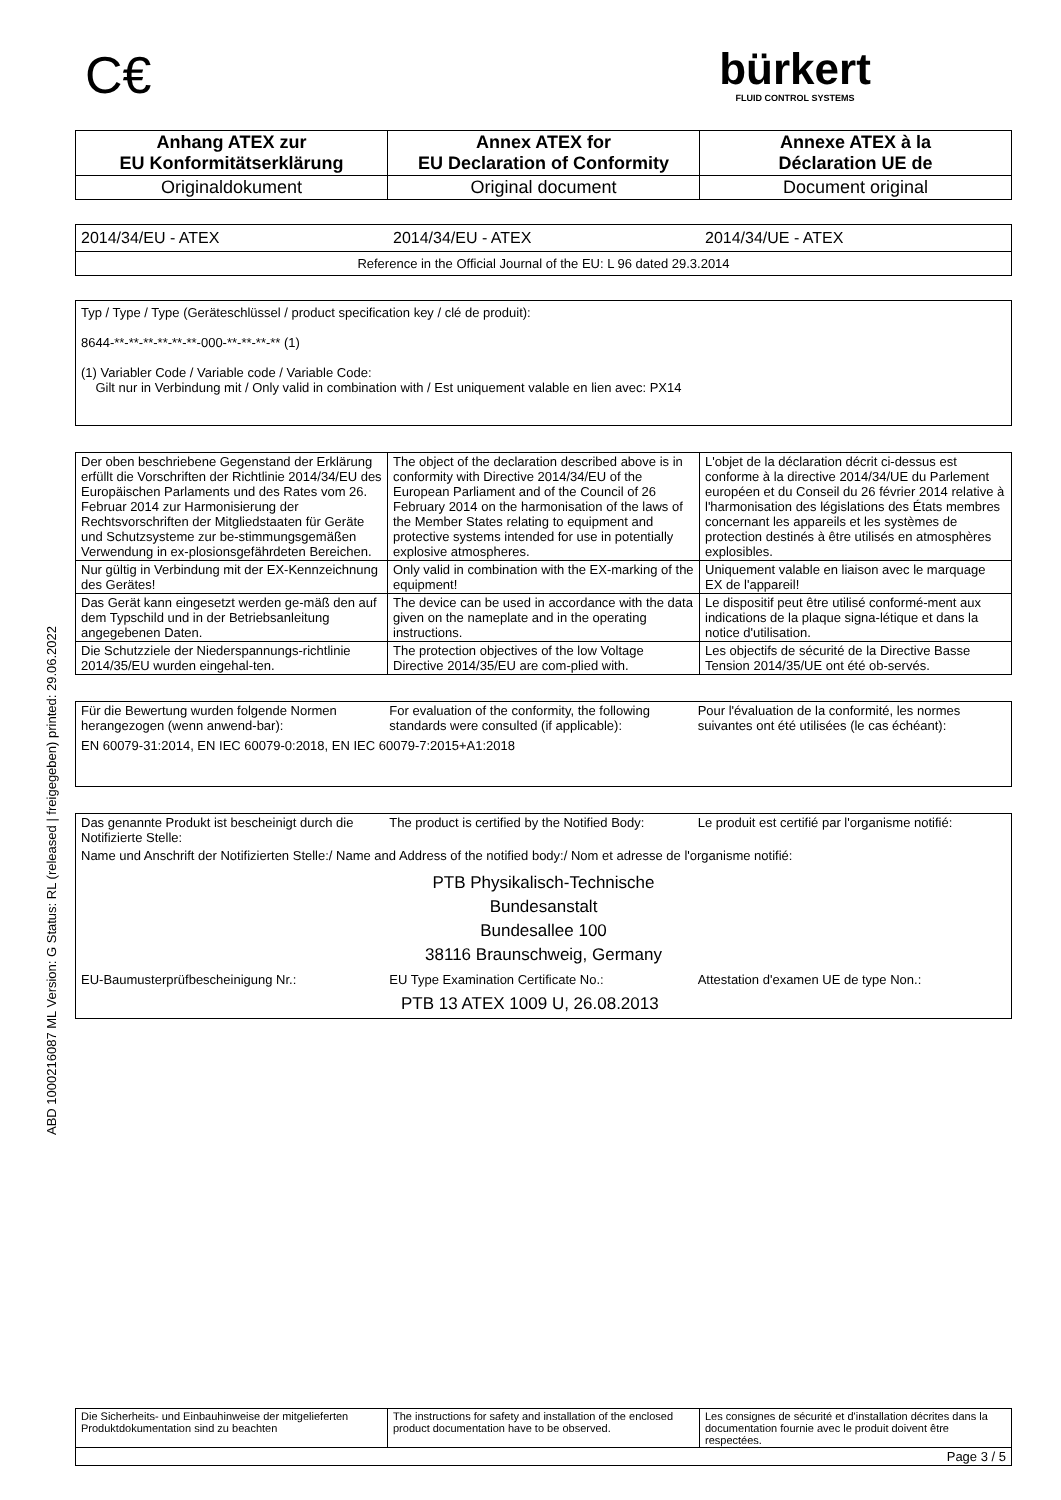ABD 1000216087 ML Version: G Status: RL (released | freigegeben) printed: 29.06.2022
C€
bürkert
FLUID CONTROL SYSTEMS
| Anhang ATEX zur EU Konformitätserklärung | Annex ATEX for EU Declaration of Conformity | Annexe ATEX à la Déclaration UE de |
| Originaldokument | Original document | Document original |
2014/34/EU - ATEX 2014/34/EU - ATEX 2014/34/UE - ATEX
Reference in the Official Journal of the EU: L 96 dated 29.3.2014
Typ / Type / Type (Geräteschlüssel / product specification key / clé de produit):
8644-**-**-**-**-**-**-000-**-**-**-** (1)
(1) Variabler Code / Variable code / Variable Code:
Gilt nur in Verbindung mit / Only valid in combination with / Est uniquement valable en lien avec: PX14
| Der oben beschriebene Gegenstand der Erklärung erfüllt die Vorschriften der Richtlinie 2014/34/EU des Europäischen Parlaments und des Rates vom 26. Februar 2014 zur Harmonisierung der Rechtsvorschriften der Mitgliedstaaten für Geräte und Schutzsysteme zur be-stimmungsgemäßen Verwendung in ex-plosionsgefährdeten Bereichen. | The object of the declaration described above is in conformity with Directive 2014/34/EU of the European Parliament and of the Council of 26 February 2014 on the harmonisation of the laws of the Member States relating to equipment and protective systems intended for use in potentially explosive atmospheres. | L'objet de la déclaration décrit ci-dessus est conforme à la directive 2014/34/UE du Parlement européen et du Conseil du 26 février 2014 relative à l'harmonisation des législations des États membres concernant les appareils et les systèmes de protection destinés à être utilisés en atmosphères explosibles. |
| Nur gültig in Verbindung mit der EX-Kennzeichnung des Gerätes! | Only valid in combination with the EX-marking of the equipment! | Uniquement valable en liaison avec le marquage EX de l'appareil! |
| Das Gerät kann eingesetzt werden ge-mäß den auf dem Typschild und in der Betriebsanleitung angegebenen Daten. | The device can be used in accordance with the data given on the nameplate and in the operating instructions. | Le dispositif peut être utilisé conformé-ment aux indications de la plaque signa-létique et dans la notice d'utilisation. |
| Die Schutzziele der Niederspannungs-richtlinie 2014/35/EU wurden eingehal-ten. | The protection objectives of the low Voltage Directive 2014/35/EU are com-plied with. | Les objectifs de sécurité de la Directive Basse Tension 2014/35/UE ont été ob-servés. |
| Für die Bewertung wurden folgende Normen herangezogen (wenn anwend-bar): | For evaluation of the conformity, the following standards were consulted (if applicable): | Pour l'évaluation de la conformité, les normes suivantes ont été utilisées (le cas échéant): |
EN 60079-31:2014, EN IEC 60079-0:2018, EN IEC 60079-7:2015+A1:2018
| Das genannte Produkt ist bescheinigt durch die Notifizierte Stelle: | The product is certified by the Notified Body: | Le produit est certifié par l'organisme notifié: |
Name und Anschrift der Notifizierten Stelle:/ Name and Address of the notified body:/ Nom et adresse de l'organisme notifié:
PTB Physikalisch-Technische
Bundesanstalt
Bundesallee 100
38116 Braunschweig, Germany
| EU-Baumusterprüfbescheinigung Nr.: | EU Type Examination Certificate No.: | Attestation d'examen UE de type Non.: |
PTB 13 ATEX 1009 U, 26.08.2013
| Die Sicherheits- und Einbauhinweise der mitgelieferten Produktdokumentation sind zu beachten | The instructions for safety and installation of the enclosed product documentation have to be observed. | Les consignes de sécurité et d'installation décrites dans la documentation fournie avec le produit doivent être respectées. |
| Page 3 / 5 | | |